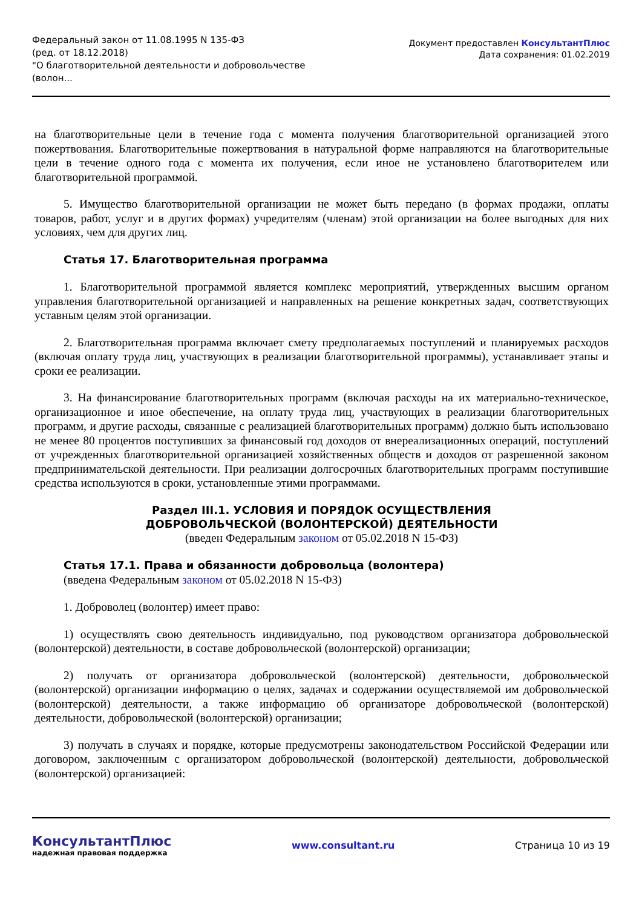Федеральный закон от 11.08.1995 N 135-ФЗ
(ред. от 18.12.2018)
"О благотворительной деятельности и добровольчестве
(волон...
Документ предоставлен КонсультантПлюс
Дата сохранения: 01.02.2019
на благотворительные цели в течение года с момента получения благотворительной организацией этого пожертвования. Благотворительные пожертвования в натуральной форме направляются на благотворительные цели в течение одного года с момента их получения, если иное не установлено благотворителем или благотворительной программой.
5. Имущество благотворительной организации не может быть передано (в формах продажи, оплаты товаров, работ, услуг и в других формах) учредителям (членам) этой организации на более выгодных для них условиях, чем для других лиц.
Статья 17. Благотворительная программа
1. Благотворительной программой является комплекс мероприятий, утвержденных высшим органом управления благотворительной организацией и направленных на решение конкретных задач, соответствующих уставным целям этой организации.
2. Благотворительная программа включает смету предполагаемых поступлений и планируемых расходов (включая оплату труда лиц, участвующих в реализации благотворительной программы), устанавливает этапы и сроки ее реализации.
3. На финансирование благотворительных программ (включая расходы на их материально-техническое, организационное и иное обеспечение, на оплату труда лиц, участвующих в реализации благотворительных программ, и другие расходы, связанные с реализацией благотворительных программ) должно быть использовано не менее 80 процентов поступивших за финансовый год доходов от внереализационных операций, поступлений от учрежденных благотворительной организацией хозяйственных обществ и доходов от разрешенной законом предпринимательской деятельности. При реализации долгосрочных благотворительных программ поступившие средства используются в сроки, установленные этими программами.
Раздел III.1. УСЛОВИЯ И ПОРЯДОК ОСУЩЕСТВЛЕНИЯ
ДОБРОВОЛЬЧЕСКОЙ (ВОЛОНТЕРСКОЙ) ДЕЯТЕЛЬНОСТИ
(введен Федеральным законом от 05.02.2018 N 15-ФЗ)
Статья 17.1. Права и обязанности добровольца (волонтера)
(введена Федеральным законом от 05.02.2018 N 15-ФЗ)
1. Доброволец (волонтер) имеет право:
1) осуществлять свою деятельность индивидуально, под руководством организатора добровольческой (волонтерской) деятельности, в составе добровольческой (волонтерской) организации;
2) получать от организатора добровольческой (волонтерской) деятельности, добровольческой (волонтерской) организации информацию о целях, задачах и содержании осуществляемой им добровольческой (волонтерской) деятельности, а также информацию об организаторе добровольческой (волонтерской) деятельности, добровольческой (волонтерской) организации;
3) получать в случаях и порядке, которые предусмотрены законодательством Российской Федерации или договором, заключенным с организатором добровольческой (волонтерской) деятельности, добровольческой (волонтерской) организацией:
КонсультантПлюс
надежная правовая поддержка
www.consultant.ru Страница 10 из 19